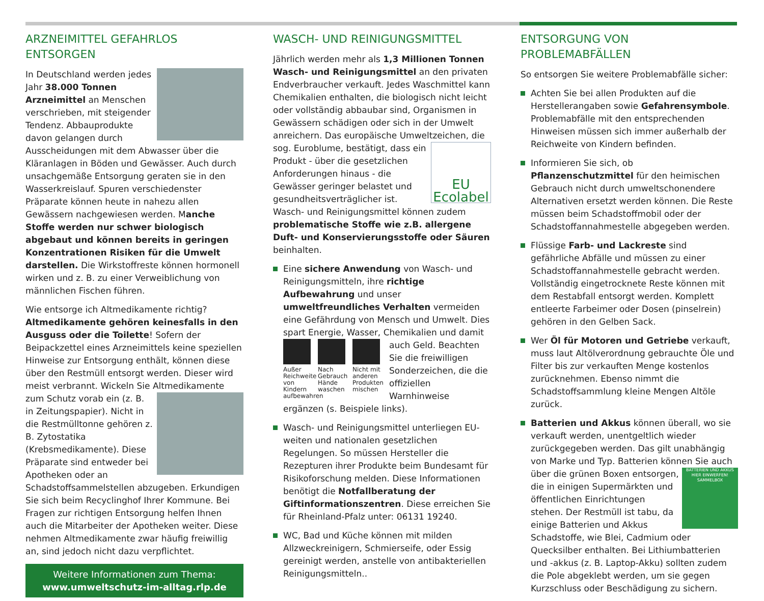ARZNEIMITTEL GEFAHRLOS ENTSORGEN
In Deutschland werden jedes Jahr 38.000 Tonnen Arzneimittel an Menschen verschrieben, mit steigender Tendenz. Abbauprodukte davon gelangen durch Ausscheidungen mit dem Abwasser über die Kläranlagen in Böden und Gewässer. Auch durch unsachgemäße Entsorgung geraten sie in den Wasserkreislauf. Spuren verschiedenster Präparate können heute in nahezu allen Gewässern nachgewiesen werden. Manche Stoffe werden nur schwer biologisch abgebaut und können bereits in geringen Konzentrationen Risiken für die Umwelt darstellen. Die Wirkstoffreste können hormonell wirken und z. B. zu einer Verweiblichung von männlichen Fischen führen.
Wie entsorge ich Altmedikamente richtig? Altmedikamente gehören keinesfalls in den Ausguss oder die Toilette! Sofern der Beipackzettel eines Arzneimittels keine speziellen Hinweise zur Entsorgung enthält, können diese über den Restmüll entsorgt werden. Dieser wird meist verbrannt. Wickeln Sie Altmedikamente zum Schutz vorab ein (z. B. in Zeitungspapier). Nicht in die Restmülltonne gehören z. B. Zytostatika (Krebsmedikamente). Diese Präparate sind entweder bei Apotheken oder an Schadstoffsammelstellen abzugeben. Erkundigen Sie sich beim Recyclinghof Ihrer Kommune. Bei Fragen zur richtigen Entsorgung helfen Ihnen auch die Mitarbeiter der Apotheken weiter. Diese nehmen Altmedikamente zwar häufig freiwillig an, sind jedoch nicht dazu verpflichtet.
Weitere Informationen zum Thema:
www.umweltschutz-im-alltag.rlp.de
WASCH- UND REINIGUNGSMITTEL
Jährlich werden mehr als 1,3 Millionen Tonnen Wasch- und Reinigungsmittel an den privaten Endverbraucher verkauft. Jedes Waschmittel kann Chemikalien enthalten, die biologisch nicht leicht oder vollständig abbaubar sind, Organismen in Gewässern schädigen oder sich in der Umwelt anreichern. Das europäische Umweltzeichen, die sog. Euroblume, be EU Ecolabel stätigt, dass ein Produkt - über die gesetzlichen Anforderungen hinaus - die Gewässer geringer belastet und gesundheitsverträglicher ist. Wasch- und Reinigungsmittel können zudem problematische Stoffe wie z.B. allergene Duft- und Konservierungsstoffe oder Säuren beinhalten.
Eine sichere Anwendung von Wasch- und Reinigungsmitteln, ihre richtige Aufbewahrung und unser umweltfreundliches Verhalten vermeiden eine Gefährdung von Mensch und Umwelt. Dies spart Energie, Wasser, Chemikalien und damit auch
Außer Reichweite von Kindern aufbewahren
Nach Gebrauch Hände waschen
Nicht mit anderen Produkten mischen
Geld. Beachten Sie die freiwilligen Sonderzeichen, die die offiziellen Warnhinweise ergänzen (s. Beispiele links).
Wasch- und Reinigungsmittel unterliegen EU-weiten und nationalen gesetzlichen Regelungen. So müssen Hersteller die Rezepturen ihrer Produkte beim Bundesamt für Risikoforschung melden. Diese Informationen benötigt die Notfallberatung der Giftinformationszentren. Diese erreichen Sie für Rheinland-Pfalz unter: 06131 19240.
WC, Bad und Küche können mit milden Allzweckreinigern, Schmierseife, oder Essig gereinigt werden, anstelle von antibakteriellen Reinigungsmitteln..
ENTSORGUNG VON PROBLEMABFÄLLEN
So entsorgen Sie weitere Problemabfälle sicher:
Achten Sie bei allen Produkten auf die Herstellerangaben sowie Gefahrensymbole. Problemabfälle mit den entsprechenden Hinweisen müssen sich immer außerhalb der Reichweite von Kindern befinden.
Informieren Sie sich, ob Pflanzenschutzmittel für den heimischen Gebrauch nicht durch umweltschonendere Alternativen ersetzt werden können. Die Reste müssen beim Schadstoffmobil oder der Schadstoffannahmestelle abgegeben werden.
Flüssige Farb- und Lackreste sind gefährliche Abfälle und müssen zu einer Schadstoffannahmestelle gebracht werden. Vollständig eingetrocknete Reste können mit dem Restabfall entsorgt werden. Komplett entleerte Farbeimer oder Dosen (pinselrein) gehören in den Gelben Sack.
Wer Öl für Motoren und Getriebe verkauft, muss laut Altölverordnung gebrauchte Öle und Filter bis zur verkauften Menge kostenlos zurücknehmen. Ebenso nimmt die Schadstoffsammlung kleine Mengen Altöle zurück.
Batterien und Akkus können überall, wo sie verkauft werden, unentgeltlich wieder zurückgegeben werden. Das gilt unabhängig von Marke und Typ. Batterien können Sie auch über die grünen Boxen BATTERIEN UND AKKUS HIER EINWERFEN!
SAMMELBOX entsorgen, die in einigen Supermärkten und öffentlichen Einrichtungen stehen. Der Restmüll ist tabu, da einige Batterien und Akkus Schadstoffe, wie Blei, Cadmium oder Quecksilber enthalten. Bei Lithiumbatterien und -akkus (z. B. Laptop-Akku) sollten zudem die Pole abgeklebt werden, um sie gegen Kurzschluss oder Beschädigung zu sichern.